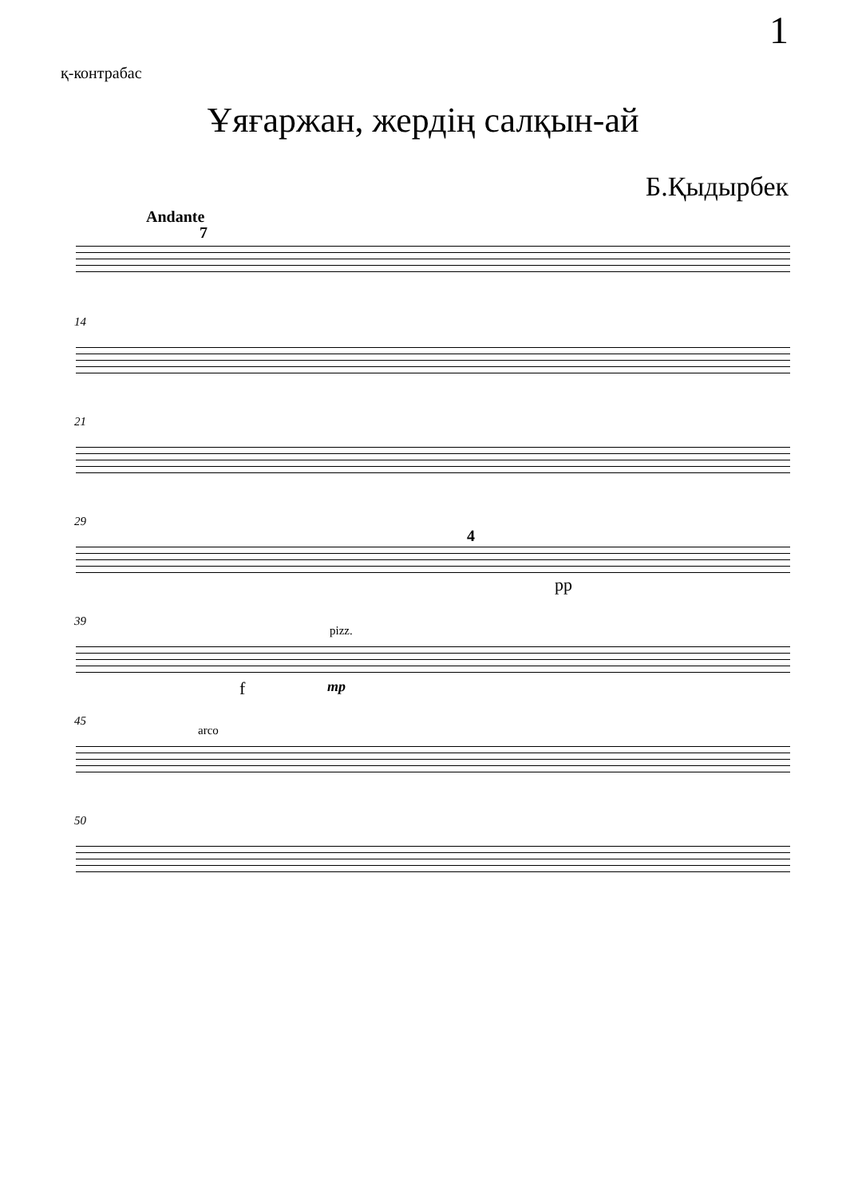1
қ-контрабас
Ұяғаржан, жердің салқын-ай
Б.Қыдырбек
Andante
7
14
21
29
4
pp
39
pizz.
f mp
45
arco
50